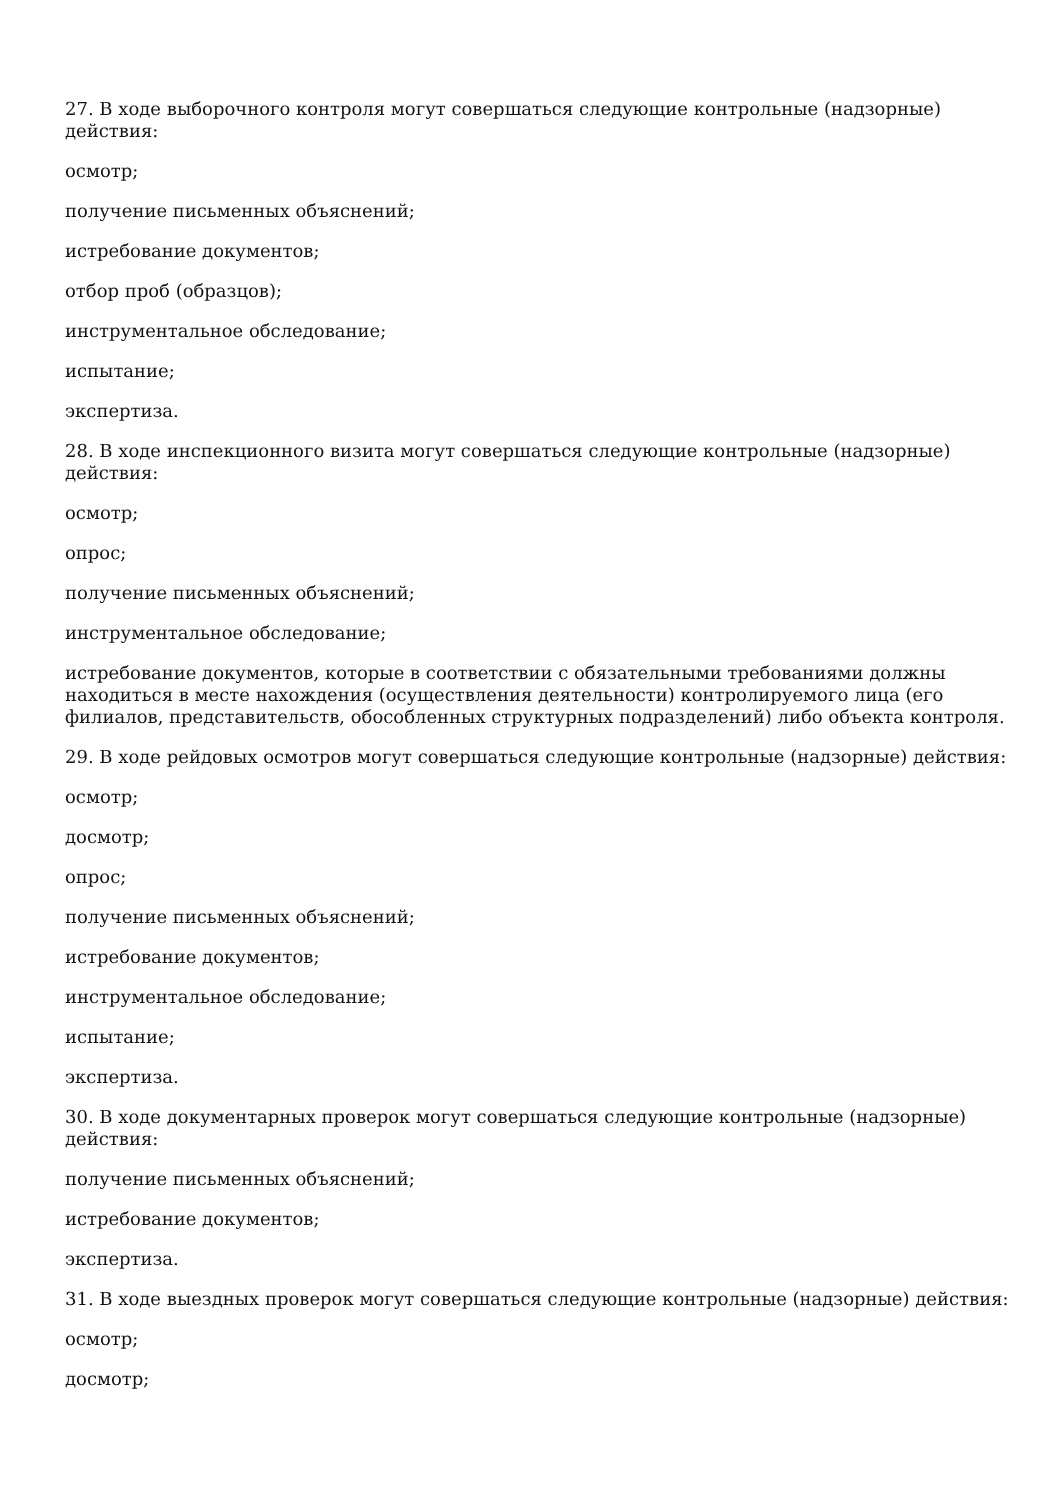27. В ходе выборочного контроля могут совершаться следующие контрольные (надзорные) действия:
осмотр;
получение письменных объяснений;
истребование документов;
отбор проб (образцов);
инструментальное обследование;
испытание;
экспертиза.
28. В ходе инспекционного визита могут совершаться следующие контрольные (надзорные) действия:
осмотр;
опрос;
получение письменных объяснений;
инструментальное обследование;
истребование документов, которые в соответствии с обязательными требованиями должны находиться в месте нахождения (осуществления деятельности) контролируемого лица (его филиалов, представительств, обособленных структурных подразделений) либо объекта контроля.
29. В ходе рейдовых осмотров могут совершаться следующие контрольные (надзорные) действия:
осмотр;
досмотр;
опрос;
получение письменных объяснений;
истребование документов;
инструментальное обследование;
испытание;
экспертиза.
30. В ходе документарных проверок могут совершаться следующие контрольные (надзорные) действия:
получение письменных объяснений;
истребование документов;
экспертиза.
31. В ходе выездных проверок могут совершаться следующие контрольные (надзорные) действия:
осмотр;
досмотр;